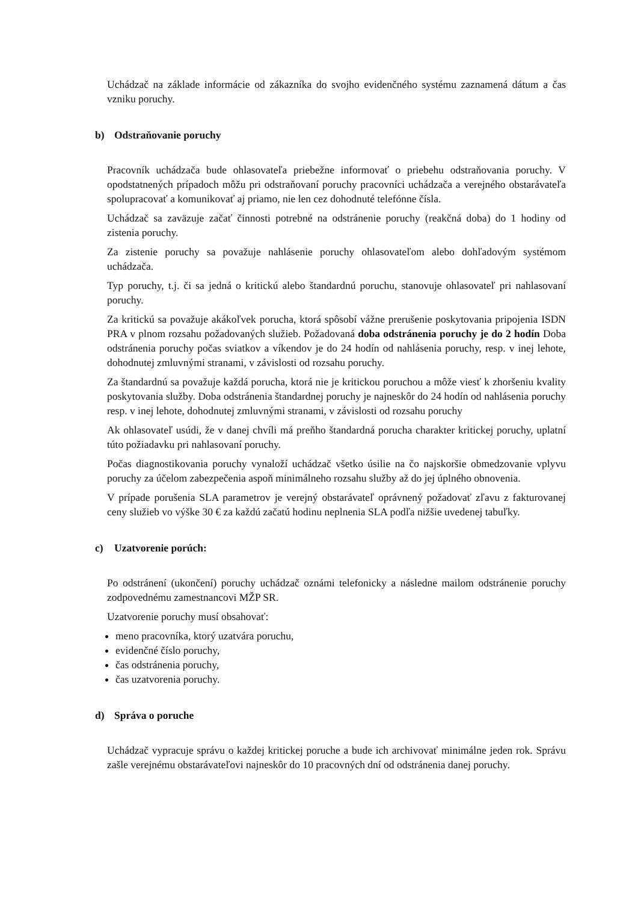Uchádzač na základe informácie od zákazníka do svojho evidenčného systému zaznamená dátum a čas vzniku poruchy.
b) Odstraňovanie poruchy
Pracovník uchádzača bude ohlasovateľa priebežne informovať o priebehu odstraňovania poruchy. V opodstatnených prípadoch môžu pri odstraňovaní poruchy pracovníci uchádzača a verejného obstarávateľa spolupracovať a komunikovať aj priamo, nie len cez dohodnuté telefónne čísla.
Uchádzač sa zaväzuje začať činnosti potrebné na odstránenie poruchy (reakčná doba) do 1 hodiny od zistenia poruchy.
Za zistenie poruchy sa považuje nahlásenie poruchy ohlasovateľom alebo dohľadovým systémom uchádzača.
Typ poruchy, t.j. či sa jedná o kritickú alebo štandardnú poruchu, stanovuje ohlasovateľ pri nahlasovaní poruchy.
Za kritickú sa považuje akákoľvek porucha, ktorá spôsobí vážne prerušenie poskytovania pripojenia ISDN PRA v plnom rozsahu požadovaných služieb. Požadovaná doba odstránenia poruchy je do 2 hodín Doba odstránenia poruchy počas sviatkov a víkendov je do 24 hodín od nahlásenia poruchy, resp. v inej lehote, dohodnutej zmluvnými stranami, v závislosti od rozsahu poruchy.
Za štandardnú sa považuje každá porucha, ktorá nie je kritickou poruchou a môže viesť k zhoršeniu kvality poskytovania služby. Doba odstránenia štandardnej poruchy je najneskôr do 24 hodín od nahlásenia poruchy resp. v inej lehote, dohodnutej zmluvnými stranami, v závislosti od rozsahu poruchy
Ak ohlasovateľ usúdi, že v danej chvíli má preňho štandardná porucha charakter kritickej poruchy, uplatní túto požiadavku pri nahlasovaní poruchy.
Počas diagnostikovania poruchy vynaloží uchádzač všetko úsilie na čo najskoršie obmedzovanie vplyvu poruchy za účelom zabezpečenia aspoň minimálneho rozsahu služby až do jej úplného obnovenia.
V prípade porušenia SLA parametrov je verejný obstarávateľ oprávnený požadovať zľavu z fakturovanej ceny služieb vo výške 30 € za každú začatú hodinu neplnenia SLA podľa nižšie uvedenej tabuľky.
c) Uzatvorenie porúch:
Po odstránení (ukončení) poruchy uchádzač oznámi telefonicky a následne mailom odstránenie poruchy zodpovednému zamestnancovi MŽP SR.
Uzatvorenie poruchy musí obsahovať:
meno pracovníka, ktorý uzatvára poruchu,
evidenčné číslo poruchy,
čas odstránenia poruchy,
čas uzatvorenia poruchy.
d) Správa o poruche
Uchádzač vypracuje správu o každej kritickej poruche a bude ich archivovať minimálne jeden rok. Správu zašle verejnému obstarávateľovi najneskôr do 10 pracovných dní od odstránenia danej poruchy.